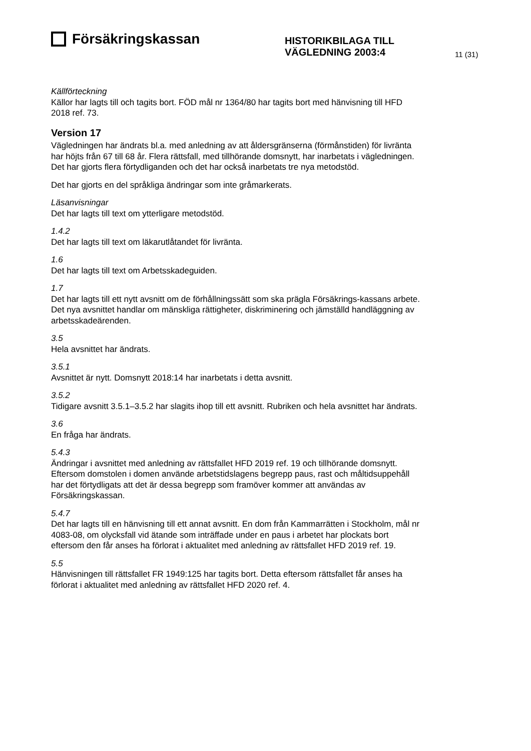Försäkringskassan
HISTORIKBILAGA TILL
VÄGLEDNING 2003:4
11 (31)
Källförteckning
Källor har lagts till och tagits bort. FÖD mål nr 1364/80 har tagits bort med hänvisning till HFD 2018 ref. 73.
Version 17
Vägledningen har ändrats bl.a. med anledning av att åldersgränserna (förmånstiden) för livränta har höjts från 67 till 68 år. Flera rättsfall, med tillhörande domsnytt, har inarbetats i vägledningen. Det har gjorts flera förtydliganden och det har också inarbetats tre nya metodstöd.
Det har gjorts en del språkliga ändringar som inte gråmarkerats.
Läsanvisningar
Det har lagts till text om ytterligare metodstöd.
1.4.2
Det har lagts till text om läkarutlåtandet för livränta.
1.6
Det har lagts till text om Arbetsskadeguiden.
1.7
Det har lagts till ett nytt avsnitt om de förhållningssätt som ska prägla Försäkrings-kassans arbete. Det nya avsnittet handlar om mänskliga rättigheter, diskriminering och jämställd handläggning av arbetsskadeärenden.
3.5
Hela avsnittet har ändrats.
3.5.1
Avsnittet är nytt. Domsnytt 2018:14 har inarbetats i detta avsnitt.
3.5.2
Tidigare avsnitt 3.5.1–3.5.2 har slagits ihop till ett avsnitt. Rubriken och hela avsnittet har ändrats.
3.6
En fråga har ändrats.
5.4.3
Ändringar i avsnittet med anledning av rättsfallet HFD 2019 ref. 19 och tillhörande domsnytt. Eftersom domstolen i domen använde arbetstidslagens begrepp paus, rast och måltidsuppehåll har det förtydligats att det är dessa begrepp som framöver kommer att användas av Försäkringskassan.
5.4.7
Det har lagts till en hänvisning till ett annat avsnitt. En dom från Kammarrätten i Stockholm, mål nr 4083-08, om olycksfall vid ätande som inträffade under en paus i arbetet har plockats bort eftersom den får anses ha förlorat i aktualitet med anledning av rättsfallet HFD 2019 ref. 19.
5.5
Hänvisningen till rättsfallet FR 1949:125 har tagits bort. Detta eftersom rättsfallet får anses ha förlorat i aktualitet med anledning av rättsfallet HFD 2020 ref. 4.